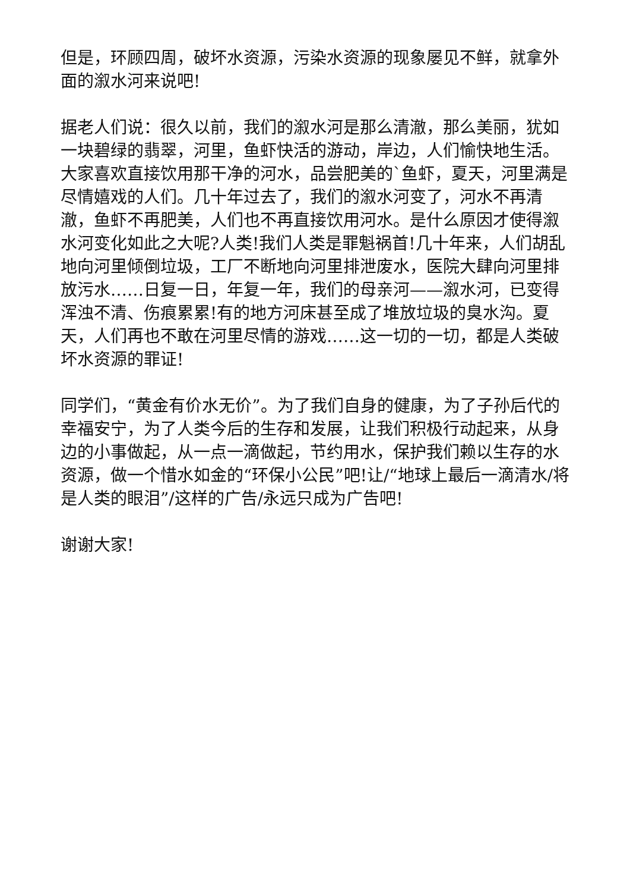但是，环顾四周，破坏水资源，污染水资源的现象屡见不鲜，就拿外面的溆水河来说吧!
据老人们说：很久以前，我们的溆水河是那么清澈，那么美丽，犹如一块碧绿的翡翠，河里，鱼虾快活的游动，岸边，人们愉快地生活。大家喜欢直接饮用那干净的河水，品尝肥美的`鱼虾，夏天，河里满是尽情嬉戏的人们。几十年过去了，我们的溆水河变了，河水不再清澈，鱼虾不再肥美，人们也不再直接饮用河水。是什么原因才使得溆水河变化如此之大呢?人类!我们人类是罪魁祸首!几十年来，人们胡乱地向河里倾倒垃圾，工厂不断地向河里排泄废水，医院大肆向河里排放污水……日复一日，年复一年，我们的母亲河——溆水河，已变得浑浊不清、伤痕累累!有的地方河床甚至成了堆放垃圾的臭水沟。夏天，人们再也不敢在河里尽情的游戏……这一切的一切，都是人类破坏水资源的罪证!
同学们，“黄金有价水无价”。为了我们自身的健康，为了子孙后代的幸福安宁，为了人类今后的生存和发展，让我们积极行动起来，从身边的小事做起，从一点一滴做起，节约用水，保护我们赖以生存的水资源，做一个惜水如金的“环保小公民”吧!让/“地球上最后一滴清水/将是人类的眼泪”/这样的广告/永远只成为广告吧!
谢谢大家!